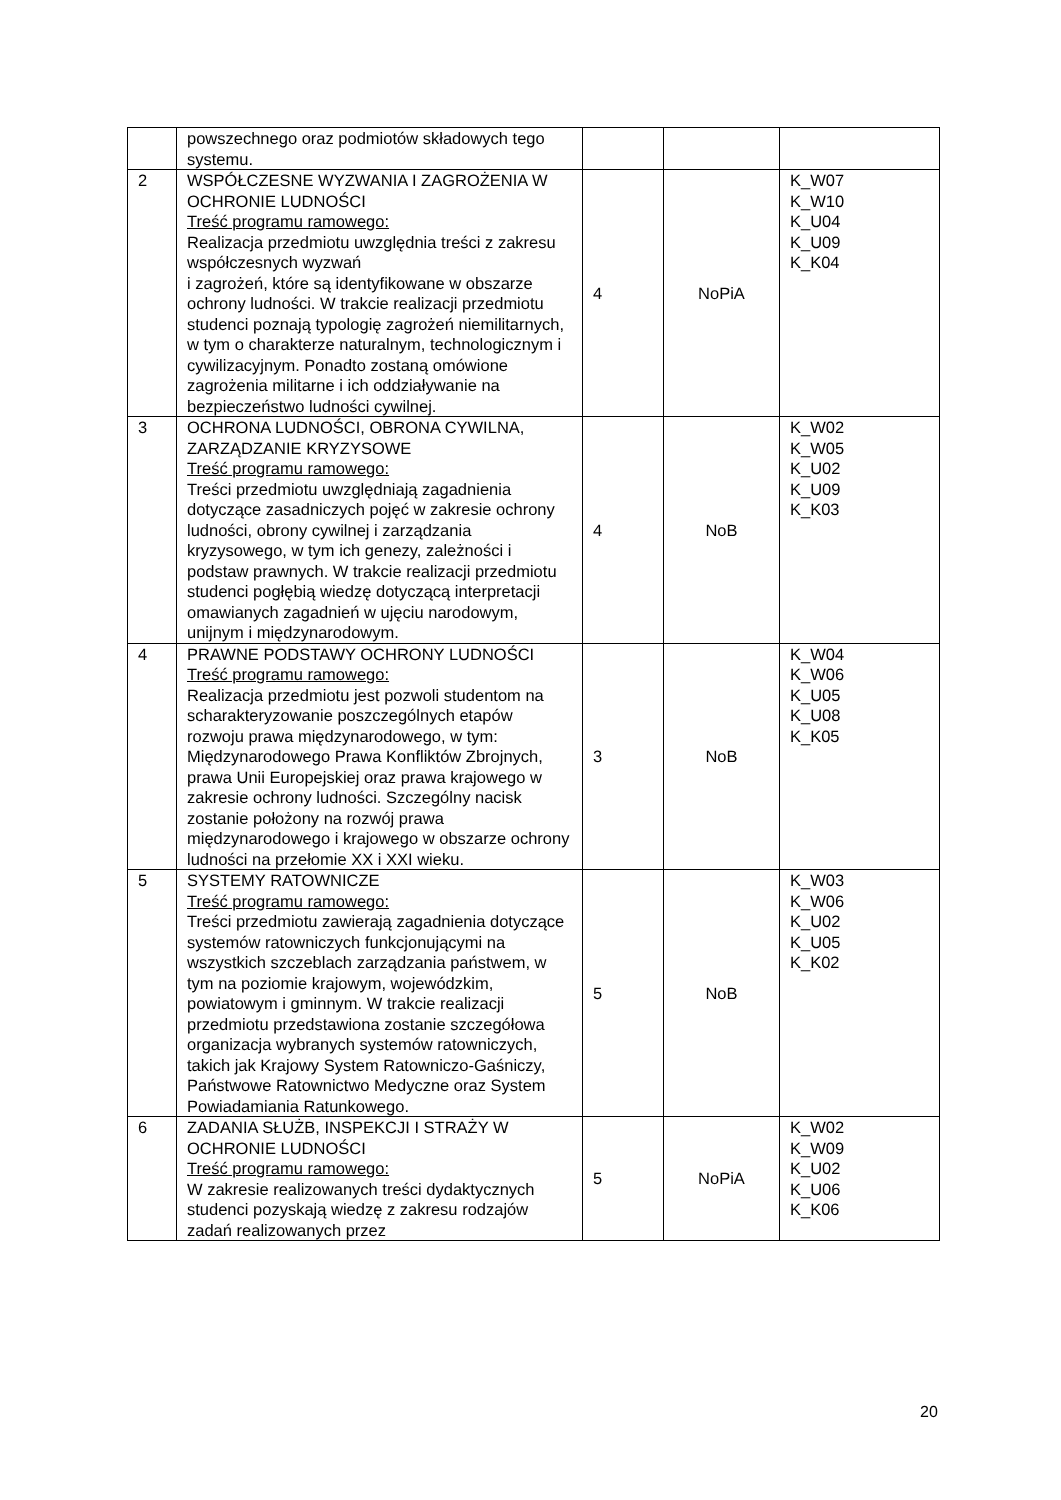| | powszechnego oraz podmiotów składowych tego systemu. | | | |
| 2 | WSPÓŁCZESNE WYZWANIA I ZAGROŻENIA W OCHRONIE LUDNOŚCI Treść programu ramowego: Realizacja przedmiotu uwzględnia treści z zakresu współczesnych wyzwań i zagrożeń, które są identyfikowane w obszarze ochrony ludności. W trakcie realizacji przedmiotu studenci poznają typologię zagrożeń niemilitarnych, w tym o charakterze naturalnym, technologicznym i cywilizacyjnym. Ponadto zostaną omówione zagrożenia militarne i ich oddziaływanie na bezpieczeństwo ludności cywilnej. | 4 | NoPiA | K_W07 K_W10 K_U04 K_U09 K_K04 |
| 3 | OCHRONA LUDNOŚCI, OBRONA CYWILNA, ZARZĄDZANIE KRYZYSOWE Treść programu ramowego: Treści przedmiotu uwzględniają zagadnienia dotyczące zasadniczych pojęć w zakresie ochrony ludności, obrony cywilnej i zarządzania kryzysowego, w tym ich genezy, zależności i podstaw prawnych. W trakcie realizacji przedmiotu studenci pogłębią wiedzę dotyczącą interpretacji omawianych zagadnień w ujęciu narodowym, unijnym i międzynarodowym. | 4 | NoB | K_W02 K_W05 K_U02 K_U09 K_K03 |
| 4 | PRAWNE PODSTAWY OCHRONY LUDNOŚCI Treść programu ramowego: Realizacja przedmiotu jest pozwoli studentom na scharakteryzowanie poszczególnych etapów rozwoju prawa międzynarodowego, w tym: Międzynarodowego Prawa Konfliktów Zbrojnych, prawa Unii Europejskiej oraz prawa krajowego w zakresie ochrony ludności. Szczególny nacisk zostanie położony na rozwój prawa międzynarodowego i krajowego w obszarze ochrony ludności na przełomie XX i XXI wieku. | 3 | NoB | K_W04 K_W06 K_U05 K_U08 K_K05 |
| 5 | SYSTEMY RATOWNICZE Treść programu ramowego: Treści przedmiotu zawierają zagadnienia dotyczące systemów ratowniczych funkcjonującymi na wszystkich szczeblach zarządzania państwem, w tym na poziomie krajowym, wojewódzkim, powiatowym i gminnym. W trakcie realizacji przedmiotu przedstawiona zostanie szczegółowa organizacja wybranych systemów ratowniczych, takich jak Krajowy System Ratowniczo-Gaśniczy, Państwowe Ratownictwo Medyczne oraz System Powiadamiania Ratunkowego. | 5 | NoB | K_W03 K_W06 K_U02 K_U05 K_K02 |
| 6 | ZADANIA SŁUŻB, INSPEKCJI I STRAŻY W OCHRONIE LUDNOŚCI Treść programu ramowego: W zakresie realizowanych treści dydaktycznych studenci pozyskają wiedzę z zakresu rodzajów zadań realizowanych przez | 5 | NoPiA | K_W02 K_W09 K_U02 K_U06 K_K06 |
20